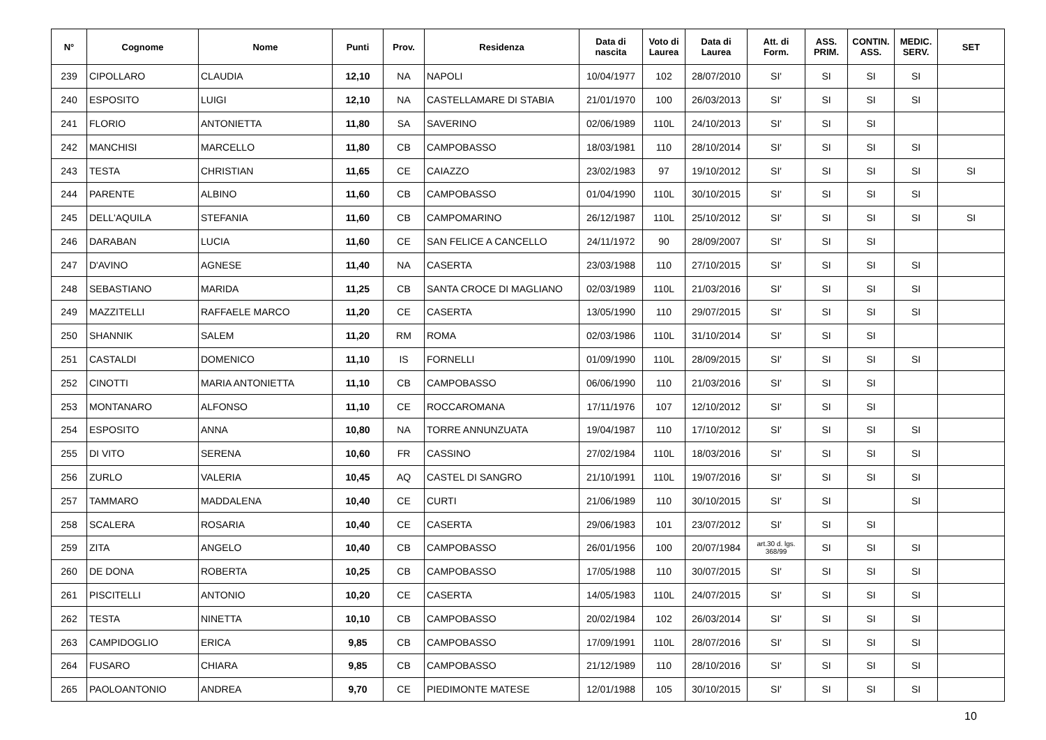| N° | Cognome | Nome | Punti | Prov. | Residenza | Data di nascita | Voto di Laurea | Data di Laurea | Att. di Form. | ASS. PRIM. | CONTIN. ASS. | MEDIC. SERV. | SET |
| --- | --- | --- | --- | --- | --- | --- | --- | --- | --- | --- | --- | --- | --- |
| 239 | CIPOLLARO | CLAUDIA | 12,10 | NA | NAPOLI | 10/04/1977 | 102 | 28/07/2010 | SI' | SI | SI | SI | |
| 240 | ESPOSITO | LUIGI | 12,10 | NA | CASTELLAMARE DI STABIA | 21/01/1970 | 100 | 26/03/2013 | SI' | SI | SI | SI | |
| 241 | FLORIO | ANTONIETTA | 11,80 | SA | SAVERINO | 02/06/1989 | 110L | 24/10/2013 | SI' | SI | SI | | |
| 242 | MANCHISI | MARCELLO | 11,80 | CB | CAMPOBASSO | 18/03/1981 | 110 | 28/10/2014 | SI' | SI | SI | SI | |
| 243 | TESTA | CHRISTIAN | 11,65 | CE | CAIAZZO | 23/02/1983 | 97 | 19/10/2012 | SI' | SI | SI | SI | SI |
| 244 | PARENTE | ALBINO | 11,60 | CB | CAMPOBASSO | 01/04/1990 | 110L | 30/10/2015 | SI' | SI | SI | SI | |
| 245 | DELL'AQUILA | STEFANIA | 11,60 | CB | CAMPOMARINO | 26/12/1987 | 110L | 25/10/2012 | SI' | SI | SI | SI | SI |
| 246 | DARABAN | LUCIA | 11,60 | CE | SAN FELICE A CANCELLO | 24/11/1972 | 90 | 28/09/2007 | SI' | SI | SI | | |
| 247 | D'AVINO | AGNESE | 11,40 | NA | CASERTA | 23/03/1988 | 110 | 27/10/2015 | SI' | SI | SI | SI | |
| 248 | SEBASTIANO | MARIDA | 11,25 | CB | SANTA CROCE DI MAGLIANO | 02/03/1989 | 110L | 21/03/2016 | SI' | SI | SI | SI | |
| 249 | MAZZITELLI | RAFFAELE MARCO | 11,20 | CE | CASERTA | 13/05/1990 | 110 | 29/07/2015 | SI' | SI | SI | SI | |
| 250 | SHANNIK | SALEM | 11,20 | RM | ROMA | 02/03/1986 | 110L | 31/10/2014 | SI' | SI | SI | | |
| 251 | CASTALDI | DOMENICO | 11,10 | IS | FORNELLI | 01/09/1990 | 110L | 28/09/2015 | SI' | SI | SI | SI | |
| 252 | CINOTTI | MARIA ANTONIETTA | 11,10 | CB | CAMPOBASSO | 06/06/1990 | 110 | 21/03/2016 | SI' | SI | SI | | |
| 253 | MONTANARO | ALFONSO | 11,10 | CE | ROCCAROMANA | 17/11/1976 | 107 | 12/10/2012 | SI' | SI | SI | | |
| 254 | ESPOSITO | ANNA | 10,80 | NA | TORRE ANNUNZUATA | 19/04/1987 | 110 | 17/10/2012 | SI' | SI | SI | SI | |
| 255 | DI VITO | SERENA | 10,60 | FR | CASSINO | 27/02/1984 | 110L | 18/03/2016 | SI' | SI | SI | SI | |
| 256 | ZURLO | VALERIA | 10,45 | AQ | CASTEL DI SANGRO | 21/10/1991 | 110L | 19/07/2016 | SI' | SI | SI | SI | |
| 257 | TAMMARO | MADDALENA | 10,40 | CE | CURTI | 21/06/1989 | 110 | 30/10/2015 | SI' | SI | | SI | |
| 258 | SCALERA | ROSARIA | 10,40 | CE | CASERTA | 29/06/1983 | 101 | 23/07/2012 | SI' | SI | SI | | |
| 259 | ZITA | ANGELO | 10,40 | CB | CAMPOBASSO | 26/01/1956 | 100 | 20/07/1984 | art.30 d. lgs. 368/99 | SI | SI | SI | |
| 260 | DE DONA | ROBERTA | 10,25 | CB | CAMPOBASSO | 17/05/1988 | 110 | 30/07/2015 | SI' | SI | SI | SI | |
| 261 | PISCITELLI | ANTONIO | 10,20 | CE | CASERTA | 14/05/1983 | 110L | 24/07/2015 | SI' | SI | SI | SI | |
| 262 | TESTA | NINETTA | 10,10 | CB | CAMPOBASSO | 20/02/1984 | 102 | 26/03/2014 | SI' | SI | SI | SI | |
| 263 | CAMPIDOGLIO | ERICA | 9,85 | CB | CAMPOBASSO | 17/09/1991 | 110L | 28/07/2016 | SI' | SI | SI | SI | |
| 264 | FUSARO | CHIARA | 9,85 | CB | CAMPOBASSO | 21/12/1989 | 110 | 28/10/2016 | SI' | SI | SI | SI | |
| 265 | PAOLOANTONIO | ANDREA | 9,70 | CE | PIEDIMONTE MATESE | 12/01/1988 | 105 | 30/10/2015 | SI' | SI | SI | SI | |
10